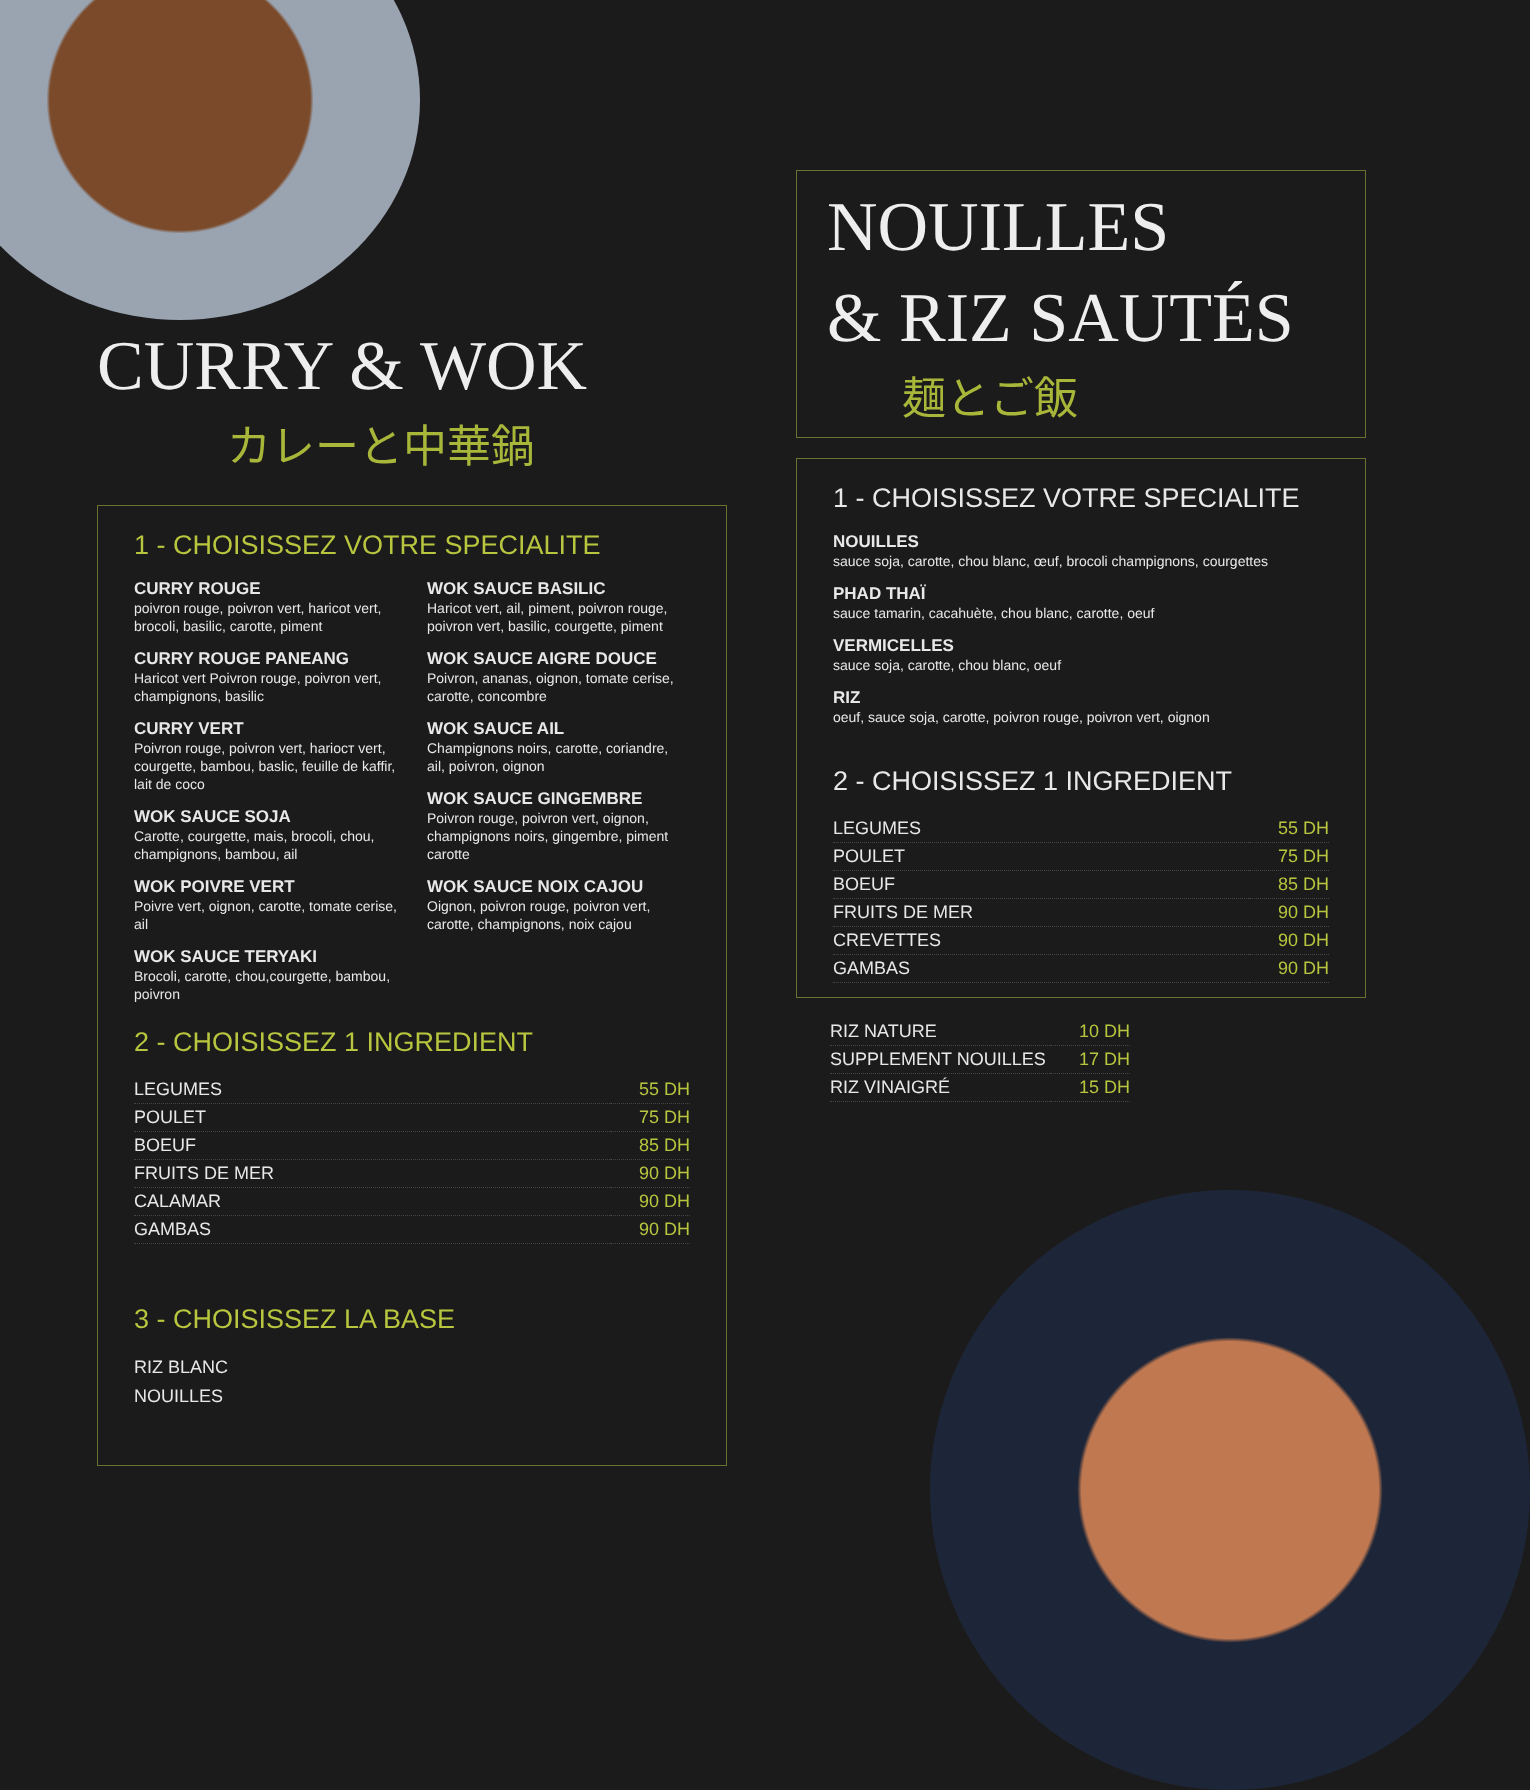CURRY & WOK
カレーと中華鍋
1 - CHOISISSEZ VOTRE SPECIALITE
CURRY ROUGE
poivron rouge, poivron vert, haricot vert, brocoli, basilic, carotte, piment
CURRY ROUGE PANEANG
Haricot vert Poivron rouge, poivron vert, champignons, basilic
CURRY VERT
Poivron rouge, poivron vert, hariocт vert, courgette, bambou, baslic, feuille de kaffir, lait de coco
WOK SAUCE SOJA
Carotte, courgette, mais, brocoli, chou, champignons, bambou, ail
WOK POIVRE VERT
Poivre vert, oignon, carotte, tomate cerise, ail
WOK SAUCE TERYAKI
Brocoli, carotte, chou,courgette, bambou, poivron
WOK SAUCE BASILIC
Haricot vert, ail, piment, poivron rouge, poivron vert, basilic, courgette, piment
WOK SAUCE AIGRE DOUCE
Poivron, ananas, oignon, tomate cerise, carotte, concombre
WOK SAUCE AIL
Champignons noirs, carotte, coriandre, ail, poivron, oignon
WOK SAUCE GINGEMBRE
Poivron rouge, poivron vert, oignon, champignons noirs, gingembre, piment carotte
WOK SAUCE NOIX CAJOU
Oignon, poivron rouge, poivron vert, carotte, champignons, noix cajou
2 - CHOISISSEZ 1 INGREDIENT
| LEGUMES | 55 DH |
| POULET | 75 DH |
| BOEUF | 85 DH |
| FRUITS DE MER | 90 DH |
| CALAMAR | 90 DH |
| GAMBAS | 90 DH |
3 - CHOISISSEZ LA BASE
RIZ BLANC
NOUILLES
NOUILLES
& RIZ SAUTÉS
麺とご飯
1 - CHOISISSEZ VOTRE SPECIALITE
NOUILLES
sauce soja, carotte, chou blanc, œuf, brocoli champignons, courgettes
PHAD THAÏ
sauce tamarin, cacahuète, chou blanc, carotte, oeuf
VERMICELLES
sauce soja, carotte, chou blanc, oeuf
RIZ
oeuf, sauce soja, carotte, poivron rouge, poivron vert, oignon
2 - CHOISISSEZ 1 INGREDIENT
| LEGUMES | 55 DH |
| POULET | 75 DH |
| BOEUF | 85 DH |
| FRUITS DE MER | 90 DH |
| CREVETTES | 90 DH |
| GAMBAS | 90 DH |
| RIZ NATURE | 10 DH |
| SUPPLEMENT NOUILLES | 17 DH |
| RIZ VINAIGRÉ | 15 DH |